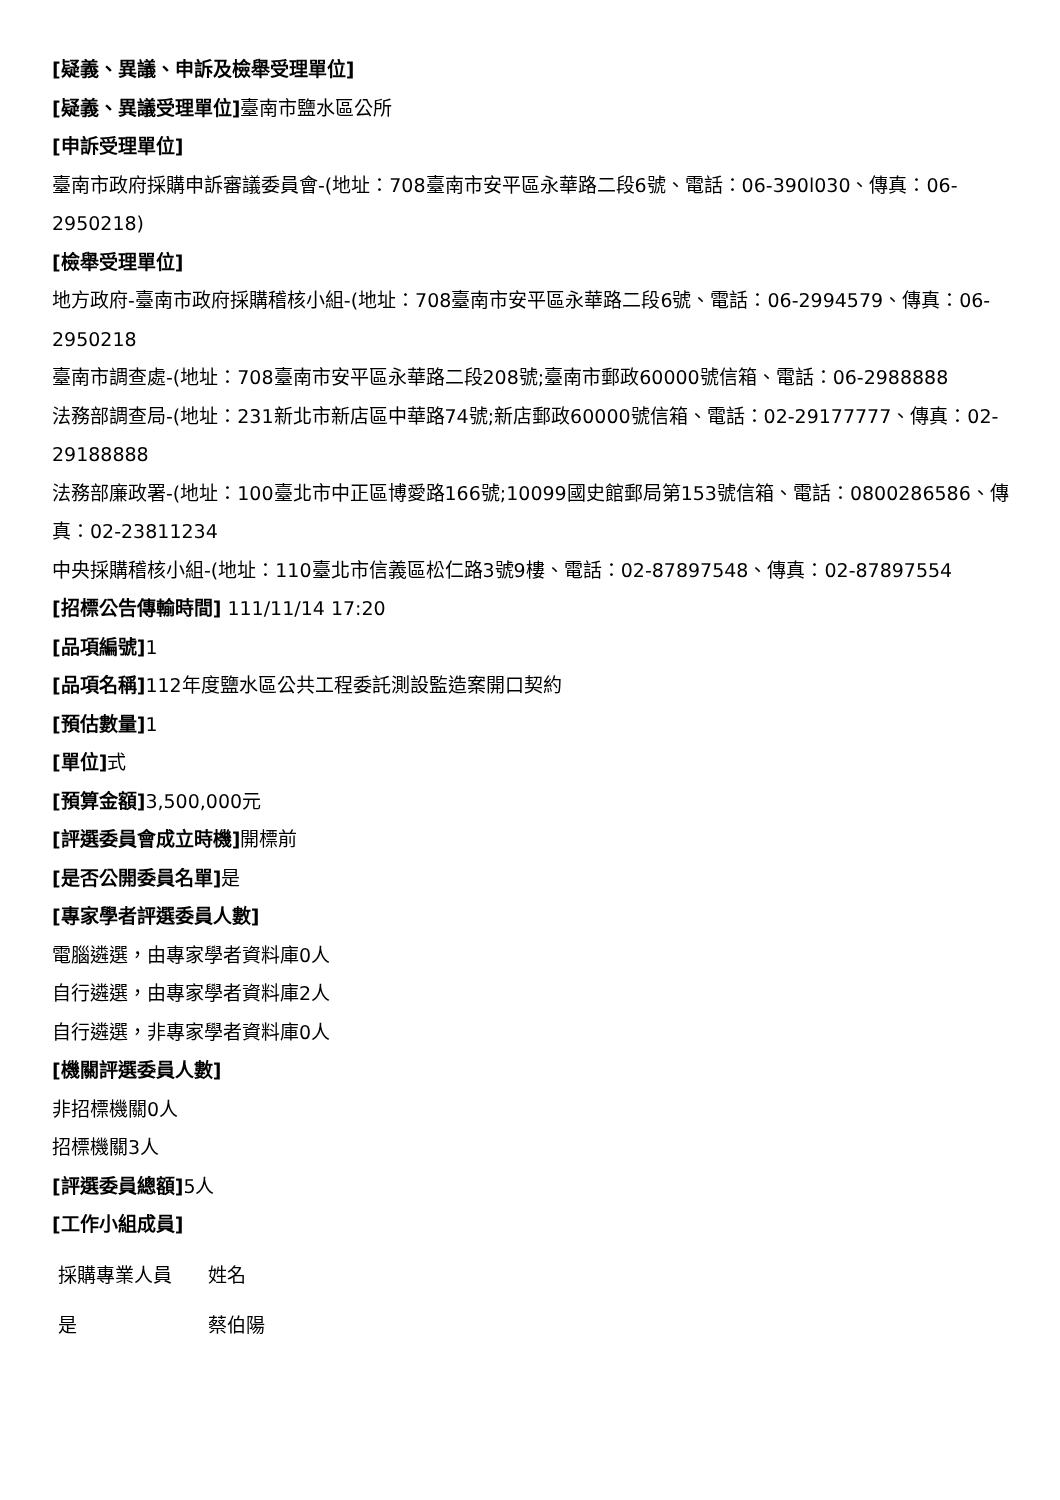[疑義、異議、申訴及檢舉受理單位]
[疑義、異議受理單位] 臺南市鹽水區公所
[申訴受理單位]
臺南市政府採購申訴審議委員會-(地址：708臺南市安平區永華路二段6號、電話：06-390l030、傳真：06-2950218)
[檢舉受理單位]
地方政府-臺南市政府採購稽核小組-(地址：708臺南市安平區永華路二段6號、電話：06-2994579、傳真：06-2950218
臺南市調查處-(地址：708臺南市安平區永華路二段208號;臺南市郵政60000號信箱、電話：06-2988888
法務部調查局-(地址：231新北市新店區中華路74號;新店郵政60000號信箱、電話：02-29177777、傳真：02-29188888
法務部廉政署-(地址：100臺北市中正區博愛路166號;10099國史館郵局第153號信箱、電話：0800286586、傳真：02-23811234
中央採購稽核小組-(地址：110臺北市信義區松仁路3號9樓、電話：02-87897548、傳真：02-87897554
[招標公告傳輸時間] 111/11/14 17:20
[品項編號] 1
[品項名稱] 112年度鹽水區公共工程委託測設監造案開口契約
[預估數量] 1
[單位] 式
[預算金額] 3,500,000元
[評選委員會成立時機] 開標前
[是否公開委員名單] 是
[專家學者評選委員人數]
電腦遴選，由專家學者資料庫0人
自行遴選，由專家學者資料庫2人
自行遴選，非專家學者資料庫0人
[機關評選委員人數]
非招標機關0人
招標機關3人
[評選委員總額] 5人
[工作小組成員]
| 採購專業人員 | 姓名 |
| --- | --- |
| 是 | 蔡伯陽 |